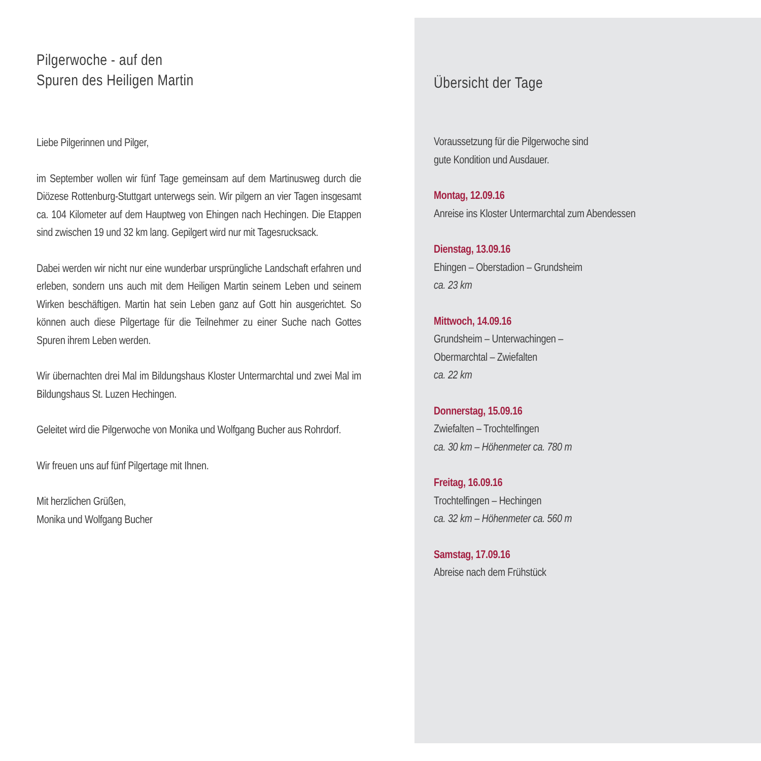Pilgerwoche - auf den
Spuren des Heiligen Martin
Liebe Pilgerinnen und Pilger,
im September wollen wir fünf Tage gemeinsam auf dem Martinus­weg durch die Diözese Rottenburg-Stuttgart unterwegs sein. Wir pilgern an vier Tagen insgesamt ca. 104 Kilometer auf dem Haupt­weg von Ehingen nach Hechingen. Die Etappen sind zwischen 19 und 32 km lang. Gepilgert wird nur mit Tagesrucksack.
Dabei werden wir nicht nur eine wunderbar ursprüngliche Land­schaft erfahren und erleben, sondern uns auch mit dem Heiligen Martin seinem Leben und seinem Wirken beschäftigen. Martin hat sein Leben ganz auf Gott hin ausgerichtet. So können auch diese Pilgertage für die Teilnehmer zu einer Suche nach Gottes Spuren ihrem Leben werden.
Wir übernachten drei Mal im Bildungshaus Kloster Untermarchtal und zwei Mal im Bildungshaus St. Luzen Hechingen.
Geleitet wird die Pilgerwoche von Monika und Wolfgang Bucher aus Rohrdorf.
Wir freuen uns auf fünf Pilgertage mit Ihnen.
Mit herzlichen Grüßen,
Monika und Wolfgang Bucher
Übersicht der Tage
Voraussetzung für die Pilgerwoche sind
gute Kondition und Ausdauer.
Montag, 12.09.16
Anreise ins Kloster Untermarchtal zum Abendessen
Dienstag, 13.09.16
Ehingen – Oberstadion – Grundsheim
ca. 23 km
Mittwoch, 14.09.16
Grundsheim – Unterwachingen –
Obermarchtal – Zwiefalten
ca. 22 km
Donnerstag, 15.09.16
Zwiefalten – Trochtelfingen
ca. 30 km – Höhenmeter ca. 780 m
Freitag, 16.09.16
Trochtelfingen – Hechingen
ca. 32 km – Höhenmeter ca. 560 m
Samstag, 17.09.16
Abreise nach dem Frühstück